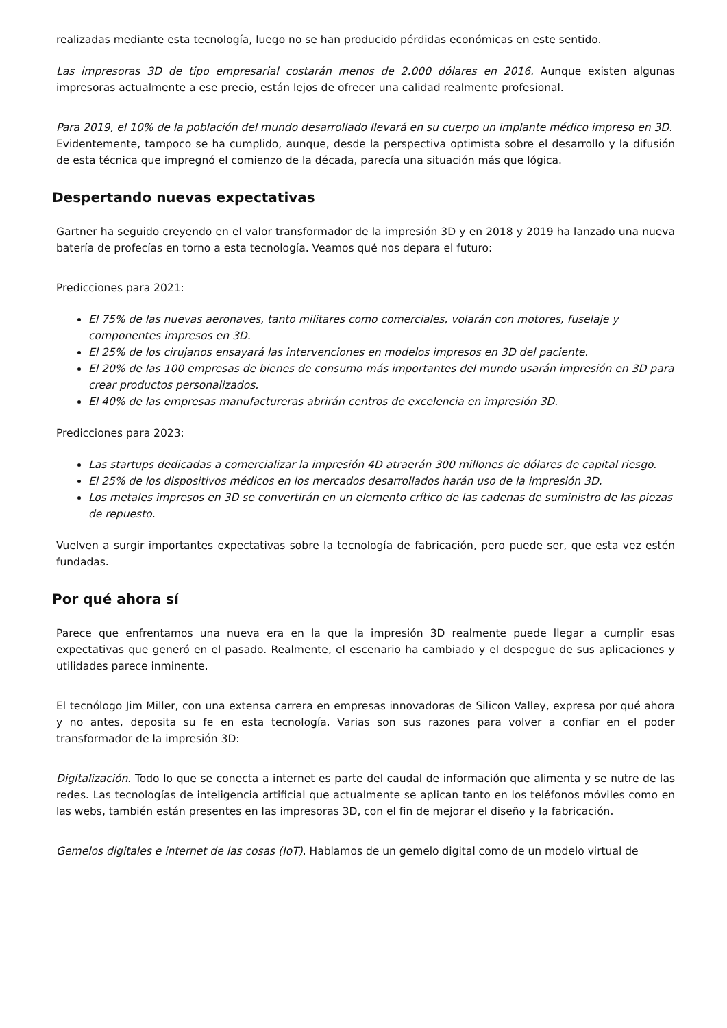realizadas mediante esta tecnología, luego no se han producido pérdidas económicas en este sentido.
Las impresoras 3D de tipo empresarial costarán menos de 2.000 dólares en 2016. Aunque existen algunas impresoras actualmente a ese precio, están lejos de ofrecer una calidad realmente profesional.
Para 2019, el 10% de la población del mundo desarrollado llevará en su cuerpo un implante médico impreso en 3D.
Evidentemente, tampoco se ha cumplido, aunque, desde la perspectiva optimista sobre el desarrollo y la difusión de esta técnica que impregnó el comienzo de la década, parecía una situación más que lógica.
Despertando nuevas expectativas
Gartner ha seguido creyendo en el valor transformador de la impresión 3D y en 2018 y 2019 ha lanzado una nueva batería de profecías en torno a esta tecnología. Veamos qué nos depara el futuro:
Predicciones para 2021:
El 75% de las nuevas aeronaves, tanto militares como comerciales, volarán con motores, fuselaje y componentes impresos en 3D.
El 25% de los cirujanos ensayará las intervenciones en modelos impresos en 3D del paciente.
El 20% de las 100 empresas de bienes de consumo más importantes del mundo usarán impresión en 3D para crear productos personalizados.
El 40% de las empresas manufactureras abrirán centros de excelencia en impresión 3D.
Predicciones para 2023:
Las startups dedicadas a comercializar la impresión 4D atraerán 300 millones de dólares de capital riesgo.
El 25% de los dispositivos médicos en los mercados desarrollados harán uso de la impresión 3D.
Los metales impresos en 3D se convertirán en un elemento crítico de las cadenas de suministro de las piezas de repuesto.
Vuelven a surgir importantes expectativas sobre la tecnología de fabricación, pero puede ser, que esta vez estén fundadas.
Por qué ahora sí
Parece que enfrentamos una nueva era en la que la impresión 3D realmente puede llegar a cumplir esas expectativas que generó en el pasado. Realmente, el escenario ha cambiado y el despegue de sus aplicaciones y utilidades parece inminente.
El tecnólogo Jim Miller, con una extensa carrera en empresas innovadoras de Silicon Valley, expresa por qué ahora y no antes, deposita su fe en esta tecnología. Varias son sus razones para volver a confiar en el poder transformador de la impresión 3D:
Digitalización. Todo lo que se conecta a internet es parte del caudal de información que alimenta y se nutre de las redes. Las tecnologías de inteligencia artificial que actualmente se aplican tanto en los teléfonos móviles como en las webs, también están presentes en las impresoras 3D, con el fin de mejorar el diseño y la fabricación.
Gemelos digitales e internet de las cosas (IoT). Hablamos de un gemelo digital como de un modelo virtual de